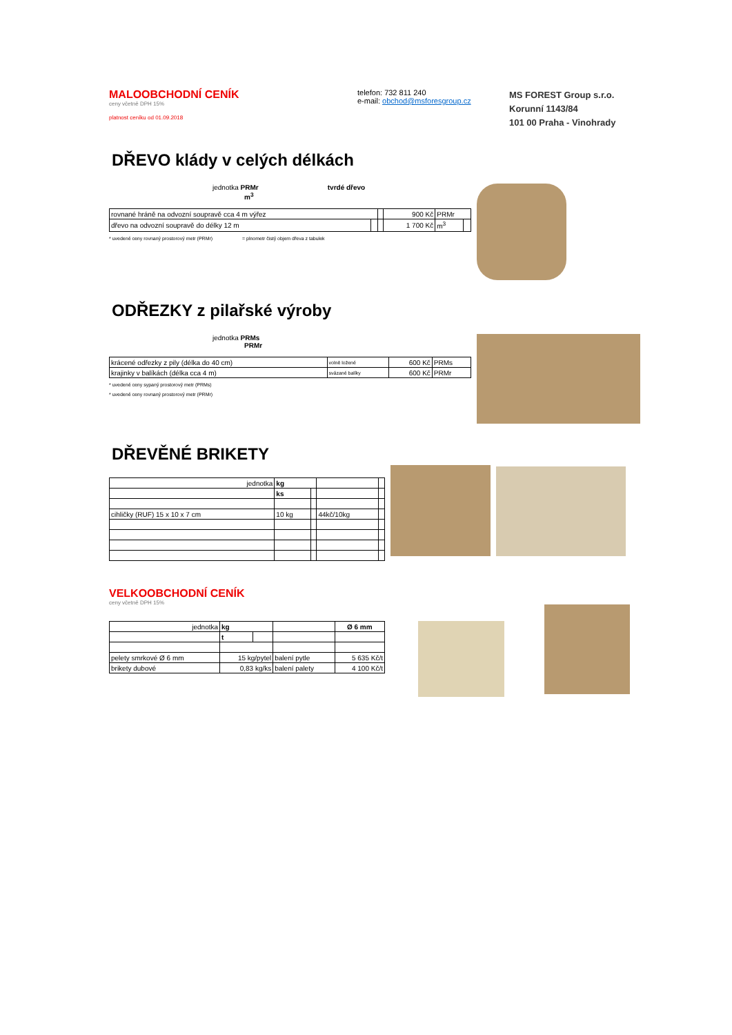MALOOBCHODNÍ CENÍK
ceny včetně DPH 15%
platnost ceníku od 01.09.2018
telefon: 732 811 240
e-mail: obchod@msforesgroup.cz
MS FOREST Group s.r.o.
Korunní 1143/84
101 00 Praha - Vinohrady
DŘEVO klády v celých délkách
jednotka PRMr tvrdé dřevo
m<sup>3</sup>
| rovnané hráně na odvozní soupravě cca 4 m výřez | | | 900 Kč | PRMr | |
| dřevo na odvozní soupravě do délky 12 m | | | 1 700 Kč | m<sup>3</sup> | |
* uvedené ceny rovnaný prostorový metr (PRMr) = plnometr čistý objem dřeva z tabulek
ODŘEZKY z pilařské výroby
jednotka PRMs
PRMr
| krácené odřezky z pily (délka do 40 cm) | volně ložené | 600 Kč | PRMs |
| krajinky v balíkách (délka cca 4 m) | svázané balíky | 600 Kč | PRMr |
* uvedené ceny sypaný prostorový metr (PRMs)
* uvedené ceny rovnaný prostorový metr (PRMr)
DŘEVĚNÉ BRIKETY
| jednotka | kg | | | |
| | ks | | | |
| cihličky (RUF) 15 x 10 x 7 cm | 10 kg | | 44kč/10kg | |
VELKOOBCHODNÍ CENÍK
ceny včetně DPH 15%
| jednotka | kg | | | Ø 6 mm |
| | t | | | |
| pelety smrkové Ø 6 mm | 15 kg/pytel | | balení pytle | 5 635 Kč/t |
| brikety dubové | 0,83 kg/ks | | balení palety | 4 100 Kč/t |